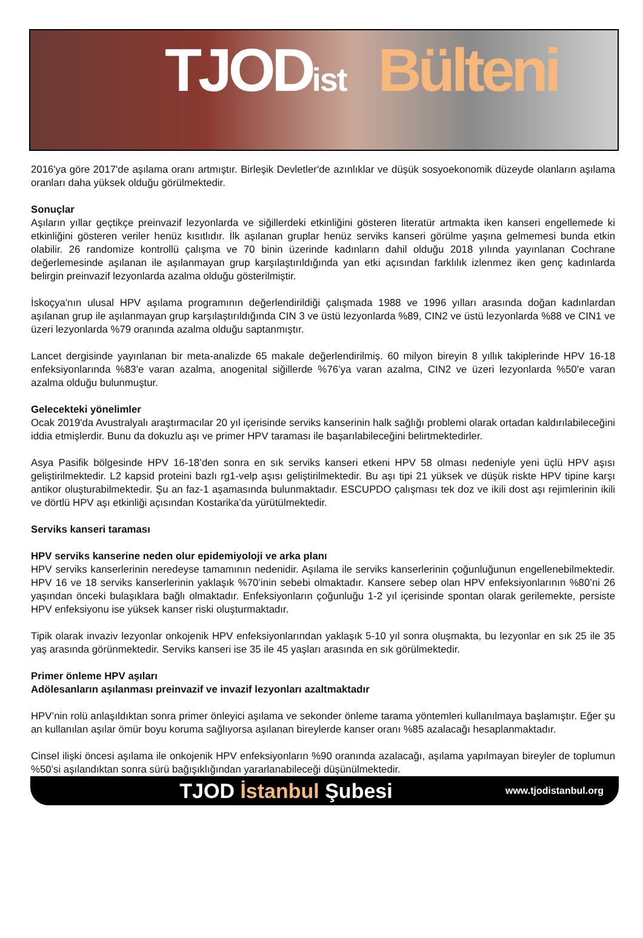TJOD<sub>ist</sub> Bülteni
2016'ya göre 2017'de aşılama oranı artmıştır. Birleşik Devletler'de azınlıklar ve düşük sosyoekonomik düzeyde olanların aşılama oranları daha yüksek olduğu görülmektedir.
Sonuçlar
Aşıların yıllar geçtikçe preinvazif lezyonlarda ve siğillerdeki etkinliğini gösteren literatür artmakta iken kanseri engellemede ki etkinliğini gösteren veriler henüz kısıtlıdır. İlk aşılanan gruplar henüz serviks kanseri görülme yaşına gelmemesi bunda etkin olabilir. 26 randomize kontrollü çalışma ve 70 binin üzerinde kadınların dahil olduğu 2018 yılında yayınlanan Cochrane değerlemesinde aşılanan ile aşılanmayan grup karşılaştırıldığında yan etki açısından farklılık izlenmez iken genç kadınlarda belirgin preinvazif lezyonlarda azalma olduğu gösterilmiştir.
İskoçya'nın ulusal HPV aşılama programının değerlendirildiği çalışmada 1988 ve 1996 yılları arasında doğan kadınlardan aşılanan grup ile aşılanmayan grup karşılaştırıldığında CIN 3 ve üstü lezyonlarda %89, CIN2 ve üstü lezyonlarda %88 ve CIN1 ve üzeri lezyonlarda %79 oranında azalma olduğu saptanmıştır.
Lancet dergisinde yayınlanan bir meta-analizde 65 makale değerlendirilmiş. 60 milyon bireyin 8 yıllık takiplerinde HPV 16-18 enfeksiyonlarında %83'e varan azalma, anogenital siğillerde %76’ya varan azalma, CIN2 ve üzeri lezyonlarda %50'e varan azalma olduğu bulunmuştur.
Gelecekteki yönelimler
Ocak 2019'da Avustralyalı araştırmacılar 20 yıl içerisinde serviks kanserinin halk sağlığı problemi olarak ortadan kaldırılabileceğini iddia etmişlerdir. Bunu da dokuzlu aşı ve primer HPV taraması ile başarılabileceğini belirtmektedirler.
Asya Pasifik bölgesinde HPV 16-18’den sonra en sık serviks kanseri etkeni HPV 58 olması nedeniyle yeni üçlü HPV aşısı geliştirilmektedir. L2 kapsid proteini bazlı rg1-velp aşısı geliştirilmektedir. Bu aşı tipi 21 yüksek ve düşük riskte HPV tipine karşı antikor oluşturabilmektedir. Şu an faz-1 aşamasında bulunmaktadır. ESCUPDO çalışması tek doz ve ikili dost aşı rejimlerinin ikili ve dörtlü HPV aşı etkinliği açısından Kostarika’da yürütülmektedir.
Serviks kanseri taraması
HPV serviks kanserine neden olur epidemiyoloji ve arka planı
HPV serviks kanserlerinin neredeyse tamamının nedenidir. Aşılama ile serviks kanserlerinin çoğunluğunun engellenebilmektedir. HPV 16 ve 18 serviks kanserlerinin yaklaşık %70’inin sebebi olmaktadır. Kansere sebep olan HPV enfeksiyonlarının %80’ni 26 yaşından önceki bulaşıklara bağlı olmaktadır. Enfeksiyonların çoğunluğu 1-2 yıl içerisinde spontan olarak gerilemekte, persiste HPV enfeksiyonu ise yüksek kanser riski oluşturmaktadır.
Tipik olarak invaziv lezyonlar onkojenik HPV enfeksiyonlarından yaklaşık 5-10 yıl sonra oluşmakta, bu lezyonlar en sık 25 ile 35 yaş arasında görünmektedir. Serviks kanseri ise 35 ile 45 yaşları arasında en sık görülmektedir.
Primer önleme HPV aşıları
Adölesanların aşılanması preinvazif ve invazif lezyonları azaltmaktadır
HPV’nin rolü anlaşıldıktan sonra primer önleyici aşılama ve sekonder önleme tarama yöntemleri kullanılmaya başlamıştır. Eğer şu an kullanılan aşılar ömür boyu koruma sağlıyorsa aşılanan bireylerde kanser oranı %85 azalacağı hesaplanmaktadır.
Cinsel ilişki öncesi aşılama ile onkojenik HPV enfeksiyonların %90 oranında azalacağı, aşılama yapılmayan bireyler de toplumun %50’si aşılandıktan sonra sürü bağışıklığından yararlanabileceği düşünülmektedir.
TJOD İstanbul Şubesi
www.tjodistanbul.org